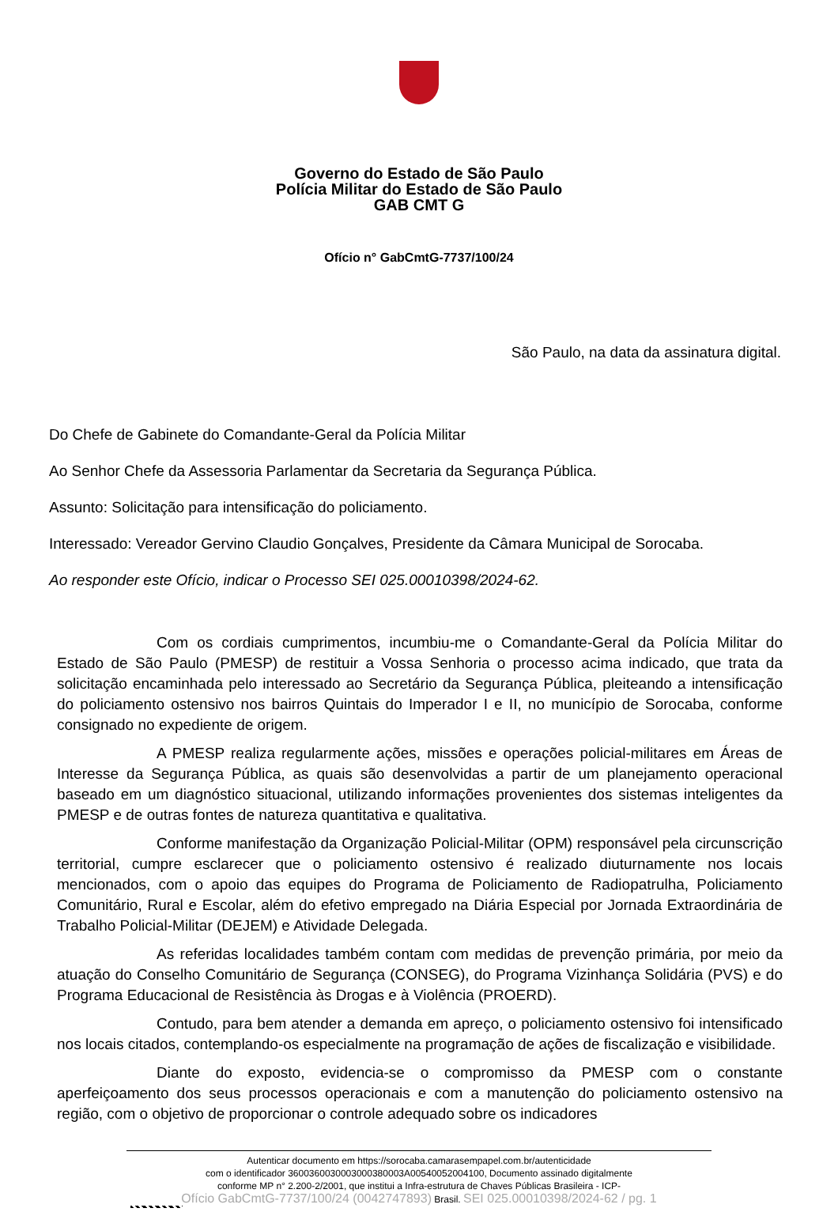Governo do Estado de São Paulo
Polícia Militar do Estado de São Paulo
GAB CMT G
Ofício n° GabCmtG-7737/100/24
São Paulo, na data da assinatura digital.
Do Chefe de Gabinete do Comandante-Geral da Polícia Militar
Ao Senhor Chefe da Assessoria Parlamentar da Secretaria da Segurança Pública.
Assunto: Solicitação para intensificação do policiamento.
Interessado: Vereador Gervino Claudio Gonçalves, Presidente da Câmara Municipal de Sorocaba.
Ao responder este Ofício, indicar o Processo SEI 025.00010398/2024-62.
Com os cordiais cumprimentos, incumbiu-me o Comandante-Geral da Polícia Militar do Estado de São Paulo (PMESP) de restituir a Vossa Senhoria o processo acima indicado, que trata da solicitação encaminhada pelo interessado ao Secretário da Segurança Pública, pleiteando a intensificação do policiamento ostensivo nos bairros Quintais do Imperador I e II, no município de Sorocaba, conforme consignado no expediente de origem.
A PMESP realiza regularmente ações, missões e operações policial-militares em Áreas de Interesse da Segurança Pública, as quais são desenvolvidas a partir de um planejamento operacional baseado em um diagnóstico situacional, utilizando informações provenientes dos sistemas inteligentes da PMESP e de outras fontes de natureza quantitativa e qualitativa.
Conforme manifestação da Organização Policial-Militar (OPM) responsável pela circunscrição territorial, cumpre esclarecer que o policiamento ostensivo é realizado diuturnamente nos locais mencionados, com o apoio das equipes do Programa de Policiamento de Radiopatrulha, Policiamento Comunitário, Rural e Escolar, além do efetivo empregado na Diária Especial por Jornada Extraordinária de Trabalho Policial-Militar (DEJEM) e Atividade Delegada.
As referidas localidades também contam com medidas de prevenção primária, por meio da atuação do Conselho Comunitário de Segurança (CONSEG), do Programa Vizinhança Solidária (PVS) e do Programa Educacional de Resistência às Drogas e à Violência (PROERD).
Contudo, para bem atender a demanda em apreço, o policiamento ostensivo foi intensificado nos locais citados, contemplando-os especialmente na programação de ações de fiscalização e visibilidade.
Diante do exposto, evidencia-se o compromisso da PMESP com o constante aperfeiçoamento dos seus processos operacionais e com a manutenção do policiamento ostensivo na região, com o objetivo de proporcionar o controle adequado sobre os indicadores
Autenticar documento em https://sorocaba.camarasempapel.com.br/autenticidade
com o identificador 3600360030003000380003A00540052004100, Documento assinado digitalmente
conforme MP n° 2.200-2/2001, que institui a Infra-estrutura de Chaves Públicas Brasileira - ICP-
Ofício GabCmtG-7737/100/24 (0042747893) Brasil. SEI 025.00010398/2024-62 / pg. 1